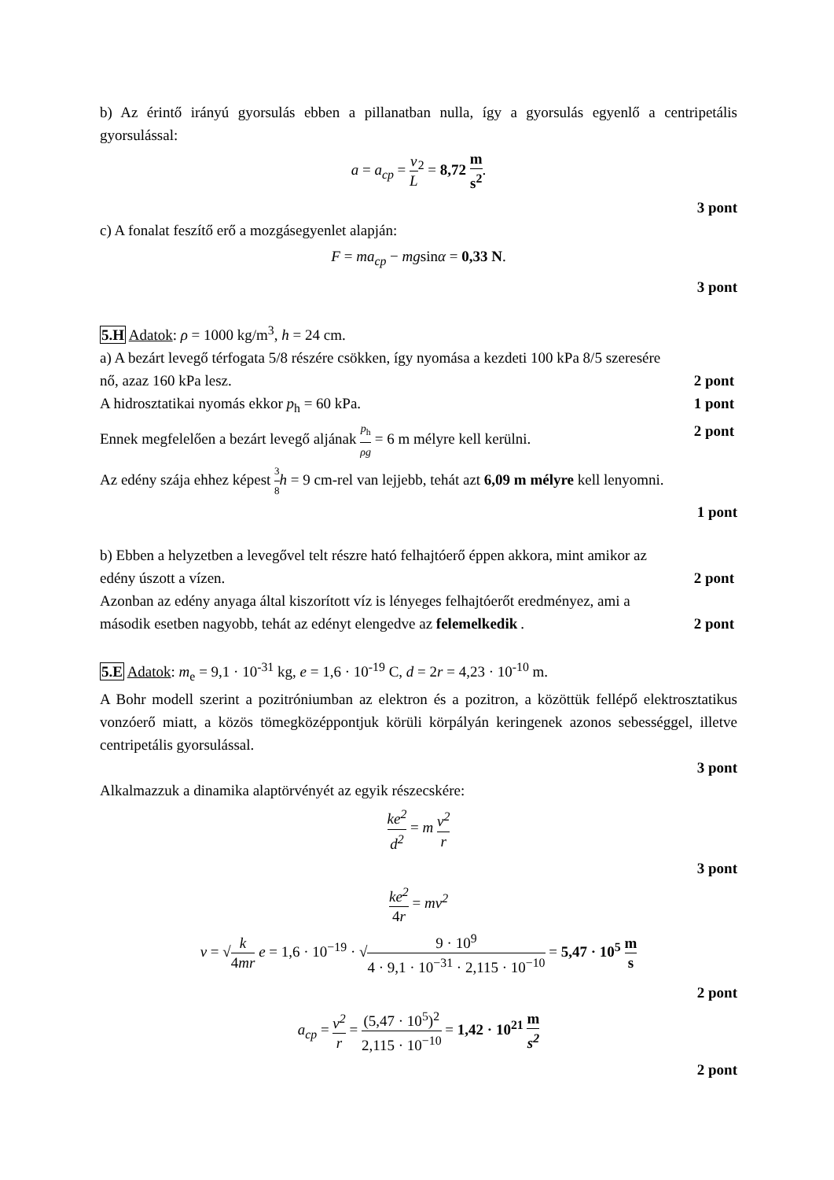b) Az érintő irányú gyorsulás ebben a pillanatban nulla, így a gyorsulás egyenlő a centripetális gyorsulással:
a = a<sub>cp</sub> = v L<sup>2</sup> = 8,72 m s<sup>2</sup>.
3 pont
c) A fonalat feszítő erő a mozgásegyenlet alapján:
F = ma<sub>cp</sub> − mgsinα = 0,33 N.
3 pont
5.H Adatok: ρ = 1000 kg/m<sup>3</sup>, h = 24 cm.
a) A bezárt levegő térfogata 5/8 részére csökken, így nyomása a kezdeti 100 kPa 8/5 szeresére
nő, azaz 160 kPa lesz. 2 pont
A hidrosztatikai nyomás ekkor p<sub>h</sub> = 60 kPa. 1 pont
Ennek megfelelően a bezárt levegő aljának p<sub>h</sub> ρg = 6 m mélyre kell kerülni. 2 pont
Az edény szája ehhez képest 3 8 h = 9 cm-rel van lejjebb, tehát azt 6,09 m mélyre kell lenyomni.
1 pont
b) Ebben a helyzetben a levegővel telt részre ható felhajtóerő éppen akkora, mint amikor az
edény úszott a vízen. 2 pont
Azonban az edény anyaga által kiszorított víz is lényeges felhajtóerőt eredményez, ami a
második esetben nagyobb, tehát az edényt elengedve az felemelkedik. 2 pont
5.E Adatok: m<sub>e</sub> = 9,1 · 10<sup>-31</sup> kg, e = 1,6 · 10<sup>-19</sup> C, d = 2r = 4,23 · 10<sup>-10</sup> m.
A Bohr modell szerint a pozitróniumban az elektron és a pozitron, a közöttük fellépő elektrosztatikus vonzóerő miatt, a közös tömegközéppontjuk körüli körpályán keringenek azonos sebességgel, illetve centripetális gyorsulással.
3 pont
Alkalmazzuk a dinamika alaptörvényét az egyik részecskére:
ke<sup>2</sup> d<sup>2</sup> = m v<sup>2</sup> r
3 pont
ke<sup>2</sup> 4r = mv<sup>2</sup>
v = √k 4mr e = 1,6 · 10<sup>−19</sup> · √9 · 10<sup>9</sup> 4 · 9,1 · 10<sup>−31</sup> · 2,115 · 10<sup>−10</sup> = 5,47 · 10<sup>5</sup> m s
2 pont
a<sub>cp</sub> = v<sup>2</sup> r = (5,47 · 10<sup>5</sup>)<sup>2</sup> 2,115 · 10<sup>−10</sup> = 1,42 · 10<sup>21</sup> m s<sup>2</sup>
2 pont